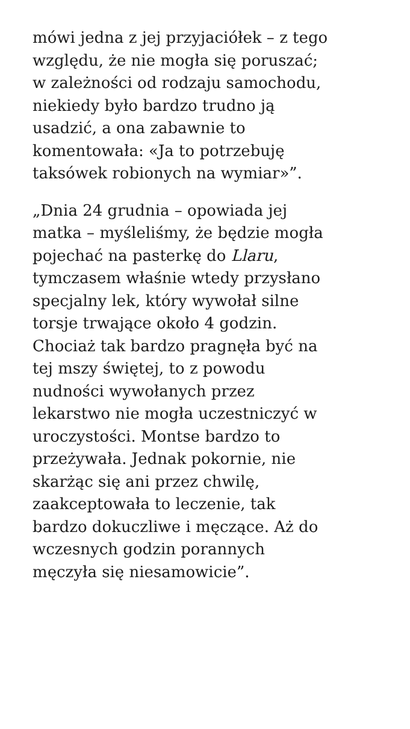mówi jedna z jej przyjaciółek – z tego
względu, że nie mogła się poruszać;
w zależności od rodzaju samochodu,
niekiedy było bardzo trudno ją
usadzić, a ona zabawnie to
komentowała: «Ja to potrzebuję
taksówek robionych na wymiar»”.
„Dnia 24 grudnia – opowiada jej
matka – myśleliśmy, że będzie mogła
pojechać na pasterkę do Llaru,
tymczasem właśnie wtedy przysłano
specjalny lek, który wywołał silne
torsje trwające około 4 godzin.
Chociaż tak bardzo pragnęła być na
tej mszy świętej, to z powodu
nudności wywołanych przez
lekarstwo nie mogła uczestniczyć w
uroczystości. Montse bardzo to
przeżywała. Jednak pokornie, nie
skarżąc się ani przez chwilę,
zaakceptowała to leczenie, tak
bardzo dokuczliwe i męczące. Aż do
wczesnych godzin porannych
męczyła się niesamowicie”.